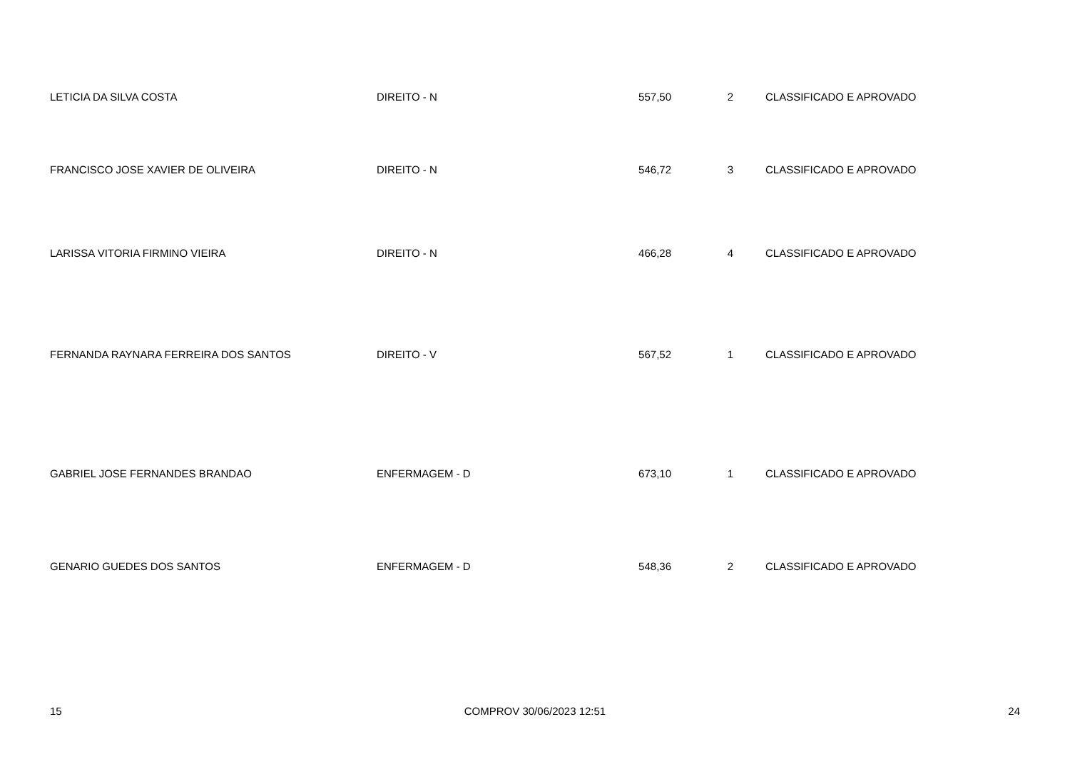| LETICIA DA SILVA COSTA | DIREITO - N | 557,50 | 2 | CLASSIFICADO E APROVADO |
| FRANCISCO JOSE XAVIER DE OLIVEIRA | DIREITO - N | 546,72 | 3 | CLASSIFICADO E APROVADO |
| LARISSA VITORIA FIRMINO VIEIRA | DIREITO - N | 466,28 | 4 | CLASSIFICADO E APROVADO |
| FERNANDA RAYNARA FERREIRA DOS SANTOS | DIREITO - V | 567,52 | 1 | CLASSIFICADO E APROVADO |
| GABRIEL JOSE FERNANDES BRANDAO | ENFERMAGEM - D | 673,10 | 1 | CLASSIFICADO E APROVADO |
| GENARIO GUEDES DOS SANTOS | ENFERMAGEM - D | 548,36 | 2 | CLASSIFICADO E APROVADO |
15 COMPROV 30/06/2023 12:51 24